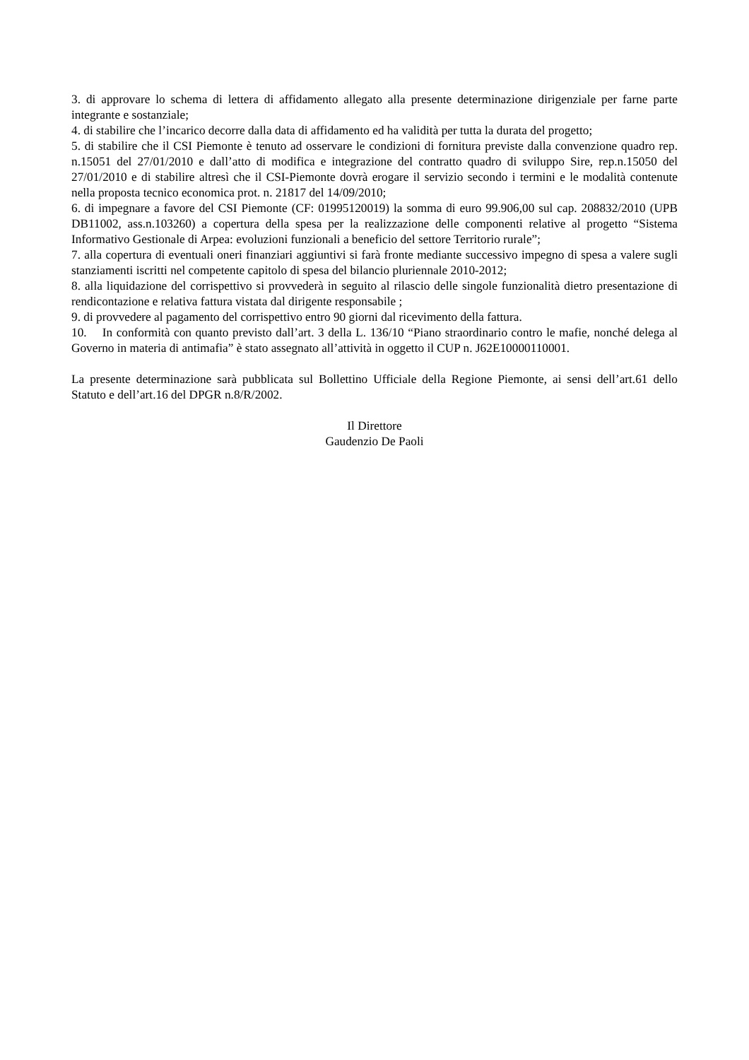3. di approvare lo schema di lettera di affidamento allegato alla presente determinazione dirigenziale per farne parte integrante e sostanziale;
4. di stabilire che l’incarico decorre dalla data di affidamento ed ha validità per tutta la durata del progetto;
5. di stabilire che il CSI Piemonte è tenuto ad osservare le condizioni di fornitura previste dalla convenzione quadro rep. n.15051 del 27/01/2010 e dall’atto di modifica e integrazione del contratto quadro di sviluppo Sire, rep.n.15050 del 27/01/2010 e di stabilire altresì che il CSI-Piemonte dovrà erogare il servizio secondo i termini e le modalità contenute nella proposta tecnico economica prot. n. 21817 del 14/09/2010;
6. di impegnare a favore del CSI Piemonte (CF: 01995120019) la somma di euro 99.906,00 sul cap. 208832/2010 (UPB DB11002, ass.n.103260) a copertura della spesa per la realizzazione delle componenti relative al progetto “Sistema Informativo Gestionale di Arpea: evoluzioni funzionali a beneficio del settore Territorio rurale”;
7. alla copertura di eventuali oneri finanziari aggiuntivi si farà fronte mediante successivo impegno di spesa a valere sugli stanziamenti iscritti nel competente capitolo di spesa del bilancio pluriennale 2010-2012;
8. alla liquidazione del corrispettivo si provvederà in seguito al rilascio delle singole funzionalità dietro presentazione di rendicontazione e relativa fattura vistata dal dirigente responsabile ;
9. di provvedere al pagamento del corrispettivo entro 90 giorni dal ricevimento della fattura.
10. In conformità con quanto previsto dall’art. 3 della L. 136/10 “Piano straordinario contro le mafie, nonché delega al Governo in materia di antimafia” è stato assegnato all’attività in oggetto il CUP n. J62E10000110001.
La presente determinazione sarà pubblicata sul Bollettino Ufficiale della Regione Piemonte, ai sensi dell’art.61 dello Statuto e dell’art.16 del DPGR n.8/R/2002.
Il Direttore
Gaudenzio De Paoli